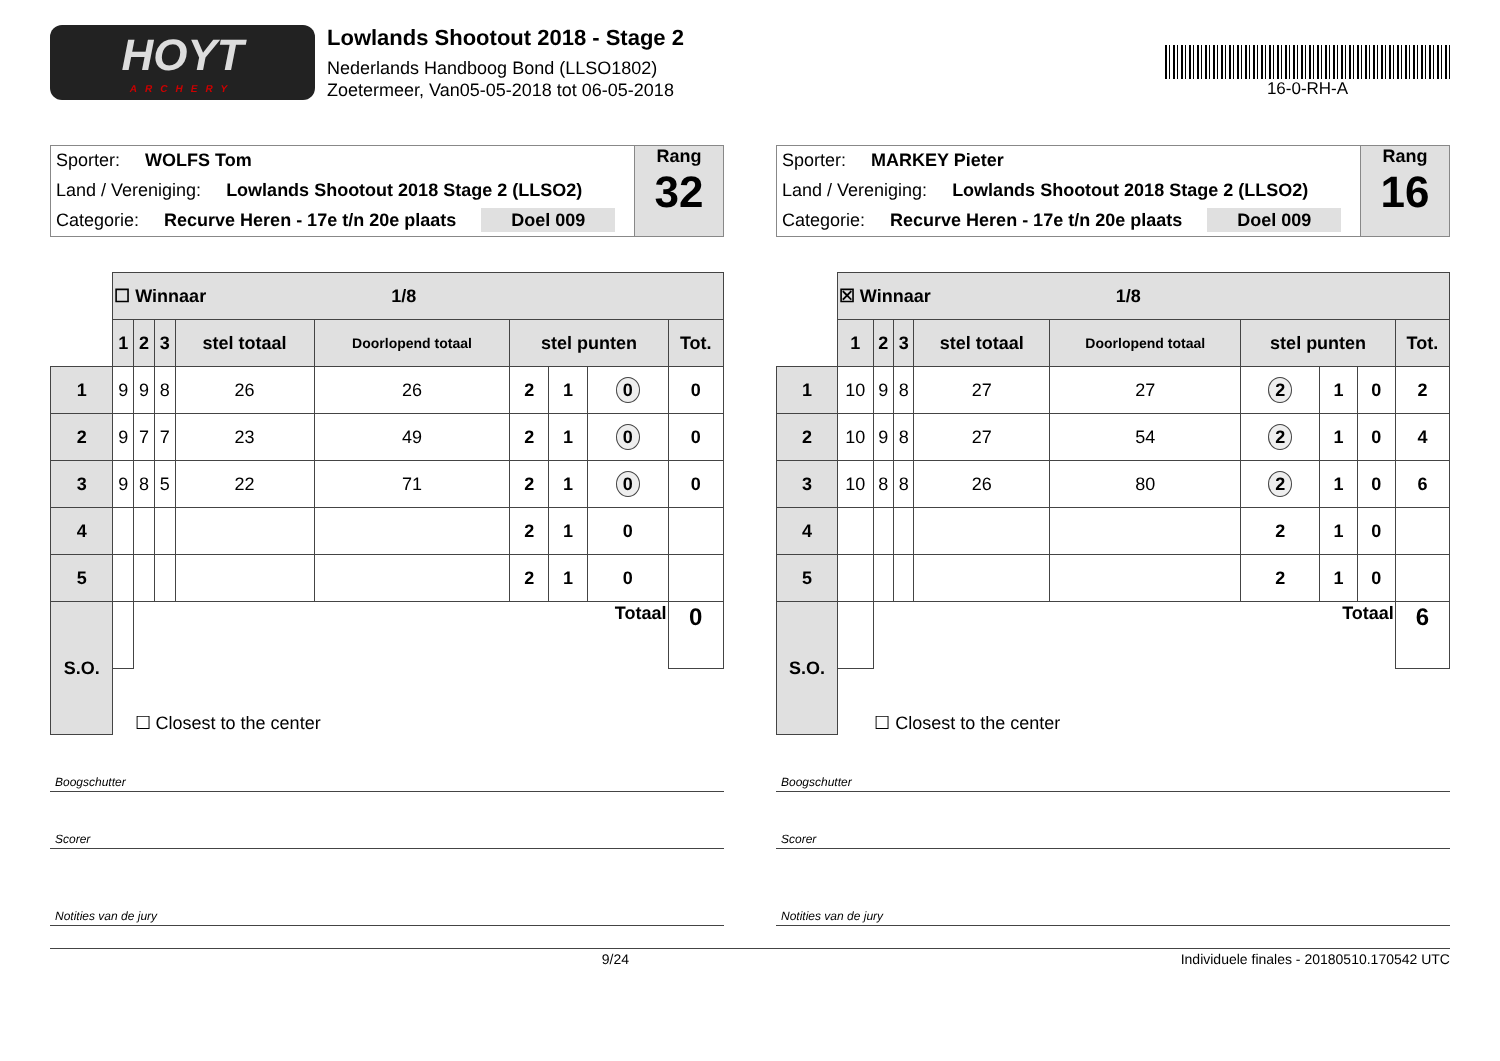HOYT
ARCHERY
Lowlands Shootout 2018 - Stage 2
Nederlands Handboog Bond (LLSO1802)
Zoetermeer, Van05-05-2018 tot 06-05-2018
16-0-RH-A
Sporter: WOLFS Tom
Land / Vereniging: Lowlands Shootout 2018 Stage 2 (LLSO2)
Categorie: Recurve Heren - 17e t/n 20e plaats Doel 009
Rang
32
| | ☐ Winnaar 1/8 | | | | | | | | |
| | 1 | 2 | 3 | stel totaal | Doorlopend totaal | stel punten | | | Tot. |
| 1 | 9 | 9 | 8 | 26 | 26 | 2 | 1 | 0 | 0 |
| 2 | 9 | 7 | 7 | 23 | 49 | 2 | 1 | 0 | 0 |
| 3 | 9 | 8 | 5 | 22 | 71 | 2 | 1 | 0 | 0 |
| 4 | | | | | | 2 | 1 | 0 | |
| 5 | | | | | | 2 | 1 | 0 | |
| S.O. | | Totaal | | | | | | | 0 |
| | | ☐ Closest to the center | | | | | | | |
Boogschutter
Scorer
Notities van de jury
Sporter: MARKEY Pieter
Land / Vereniging: Lowlands Shootout 2018 Stage 2 (LLSO2)
Categorie: Recurve Heren - 17e t/n 20e plaats Doel 009
Rang
16
| | ☒ Winnaar 1/8 | | | | | | | | |
| | 1 | 2 | 3 | stel totaal | Doorlopend totaal | stel punten | | | Tot. |
| 1 | 10 | 9 | 8 | 27 | 27 | 2 | 1 | 0 | 2 |
| 2 | 10 | 9 | 8 | 27 | 54 | 2 | 1 | 0 | 4 |
| 3 | 10 | 8 | 8 | 26 | 80 | 2 | 1 | 0 | 6 |
| 4 | | | | | | 2 | 1 | 0 | |
| 5 | | | | | | 2 | 1 | 0 | |
| S.O. | | Totaal | | | | | | | 6 |
| | | ☐ Closest to the center | | | | | | | |
Boogschutter
Scorer
Notities van de jury
9/24 Individuele finales - 20180510.170542 UTC